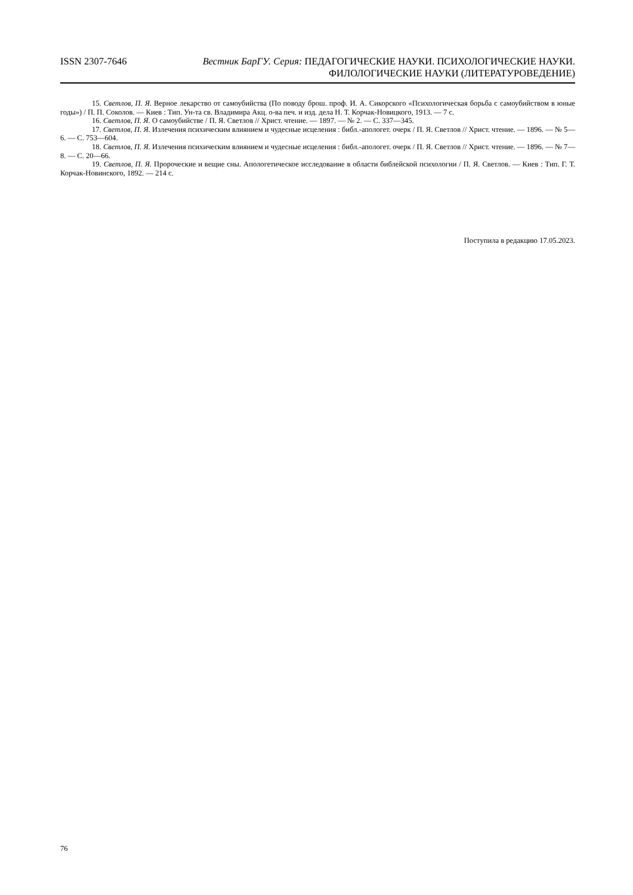ISSN 2307-7646
Вестник БарГУ. Серия: ПЕДАГОГИЧЕСКИЕ НАУКИ. ПСИХОЛОГИЧЕСКИЕ НАУКИ.
ФИЛОЛОГИЧЕСКИЕ НАУКИ (ЛИТЕРАТУРОВЕДЕНИЕ)
15. Светлов, П. Я. Верное лекарство от самоубийства (По поводу брош. проф. И. А. Сикорского «Психологическая борьба с самоубийством в юные годы») / П. П. Соколов. — Киев : Тип. Ун-та св. Владимира Акц. о-ва печ. и изд. дела Н. Т. Корчак-Новицкого, 1913. — 7 с.
16. Светлов, П. Я. О самоубийстве / П. Я. Светлов // Христ. чтение. — 1897. — № 2. — С. 337—345.
17. Светлов, П. Я. Излечения психическим влиянием и чудесные исцеления : библ.-апологет. очерк / П. Я. Светлов // Христ. чтение. — 1896. — № 5—6. — С. 753—604.
18. Светлов, П. Я. Излечения психическим влиянием и чудесные исцеления : библ.-апологет. очерк / П. Я. Светлов // Христ. чтение. — 1896. — № 7—8. — С. 20—66.
19. Светлов, П. Я. Пророческие и вещие сны. Апологетическое исследование в области библейской психологии / П. Я. Светлов. — Киев : Тип. Г. Т. Корчак-Новинского, 1892. — 214 с.
Поступила в редакцию 17.05.2023.
76